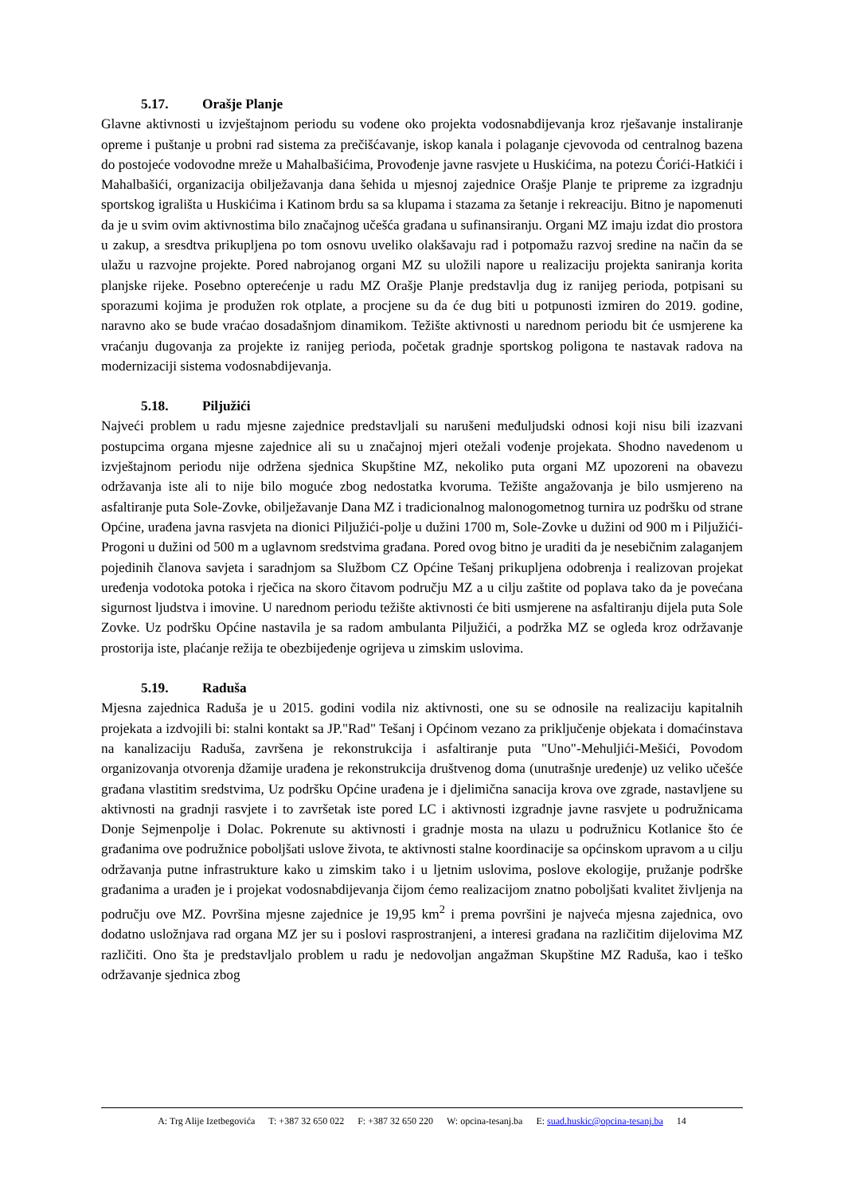5.17. Orašje Planje
Glavne aktivnosti u izvještajnom periodu su vođene oko projekta vodosnabdijevanja kroz rješavanje instaliranje opreme i puštanje u probni rad sistema za prečišćavanje, iskop kanala i polaganje cjevovoda od centralnog bazena do postojeće vodovodne mreže u Mahalbašićima, Provođenje javne rasvjete u Huskićima, na potezu Ćorići-Hatkići i Mahalbašići, organizacija obilježavanja dana šehida u mjesnoj zajednice Orašje Planje te pripreme za izgradnju sportskog igrališta u Huskićima i Katinom brdu sa sa klupama i stazama za šetanje i rekreaciju. Bitno je napomenuti da je u svim ovim aktivnostima bilo značajnog učešća građana u sufinansiranju. Organi MZ imaju izdat dio prostora u zakup, a sresdtva prikupljena po tom osnovu uveliko olakšavaju rad i potpomažu razvoj sredine na način da se ulažu u razvojne projekte. Pored nabrojanog organi MZ su uložili napore u realizaciju projekta saniranja korita planjske rijeke. Posebno opterećenje u radu MZ Orašje Planje predstavlja dug iz ranijeg perioda, potpisani su sporazumi kojima je produžen rok otplate, a procjene su da će dug biti u potpunosti izmiren do 2019. godine, naravno ako se bude vraćao dosadašnjom dinamikom. Težište aktivnosti u narednom periodu bit će usmjerene ka vraćanju dugovanja za projekte iz ranijeg perioda, početak gradnje sportskog poligona te nastavak radova na modernizaciji sistema vodosnabdijevanja.
5.18. Piljužići
Najveći problem u radu mjesne zajednice predstavljali su narušeni međuljudski odnosi koji nisu bili izazvani postupcima organa mjesne zajednice ali su u značajnoj mjeri otežali vođenje projekata. Shodno navedenom u izvještajnom periodu nije održena sjednica Skupštine MZ, nekoliko puta organi MZ upozoreni na obavezu održavanja iste ali to nije bilo moguće zbog nedostatka kvoruma. Težište angažovanja je bilo usmjereno na asfaltiranje puta Sole-Zovke, obilježavanje Dana MZ i tradicionalnog malonogometnog turnira uz podršku od strane Općine, urađena javna rasvjeta na dionici Piljužići-polje u dužini 1700 m, Sole-Zovke u dužini od 900 m i Piljužići- Progoni u dužini od 500 m a uglavnom sredstvima građana. Pored ovog bitno je uraditi da je nesebičnim zalaganjem pojedinih članova savjeta i saradnjom sa Službom CZ Općine Tešanj prikupljena odobrenja i realizovan projekat uređenja vodotoka potoka i rječica na skoro čitavom području MZ a u cilju zaštite od poplava tako da je povećana sigurnost ljudstva i imovine. U narednom periodu težište aktivnosti će biti usmjerene na asfaltiranju dijela puta Sole Zovke. Uz podršku Općine nastavila je sa radom ambulanta Piljužići, a podržka MZ se ogleda kroz održavanje prostorija iste, plaćanje režija te obezbijeđenje ogrijeva u zimskim uslovima.
5.19. Raduša
Mjesna zajednica Raduša je u 2015. godini vodila niz aktivnosti, one su se odnosile na realizaciju kapitalnih projekata a izdvojili bi: stalni kontakt sa JP."Rad" Tešanj i Općinom vezano za priključenje objekata i domaćinstava na kanalizaciju Raduša, završena je rekonstrukcija i asfaltiranje puta "Uno"-Mehuljići-Mešići, Povodom organizovanja otvorenja džamije urađena je rekonstrukcija društvenog doma (unutrašnje uređenje) uz veliko učešće građana vlastitim sredstvima, Uz podršku Općine urađena je i djelimična sanacija krova ove zgrade, nastavljene su aktivnosti na gradnji rasvjete i to završetak iste pored LC i aktivnosti izgradnje javne rasvjete u podružnicama Donje Sejmenpolje i Dolac. Pokrenute su aktivnosti i gradnje mosta na ulazu u podružnicu Kotlanice što će građanima ove podružnice poboljšati uslove života, te aktivnosti stalne koordinacije sa općinskom upravom a u cilju održavanja putne infrastrukture kako u zimskim tako i u ljetnim uslovima, poslove ekologije, pružanje podrške građanima a urađen je i projekat vodosnabdijevanja čijom ćemo realizacijom znatno poboljšati kvalitet življenja na području ove MZ. Površina mjesne zajednice je 19,95 km<sup>2</sup> i prema površini je najveća mjesna zajednica, ovo dodatno usložnjava rad organa MZ jer su i poslovi rasprostranjeni, a interesi građana na različitim dijelovima MZ različiti. Ono šta je predstavljalo problem u radu je nedovoljan angažman Skupštine MZ Raduša, kao i teško održavanje sjednica zbog
A: Trg Alije Izetbegovića T: +387 32 650 022 F: +387 32 650 220 W: opcina-tesanj.ba E: suad.huskic@opcina-tesanj.ba 14